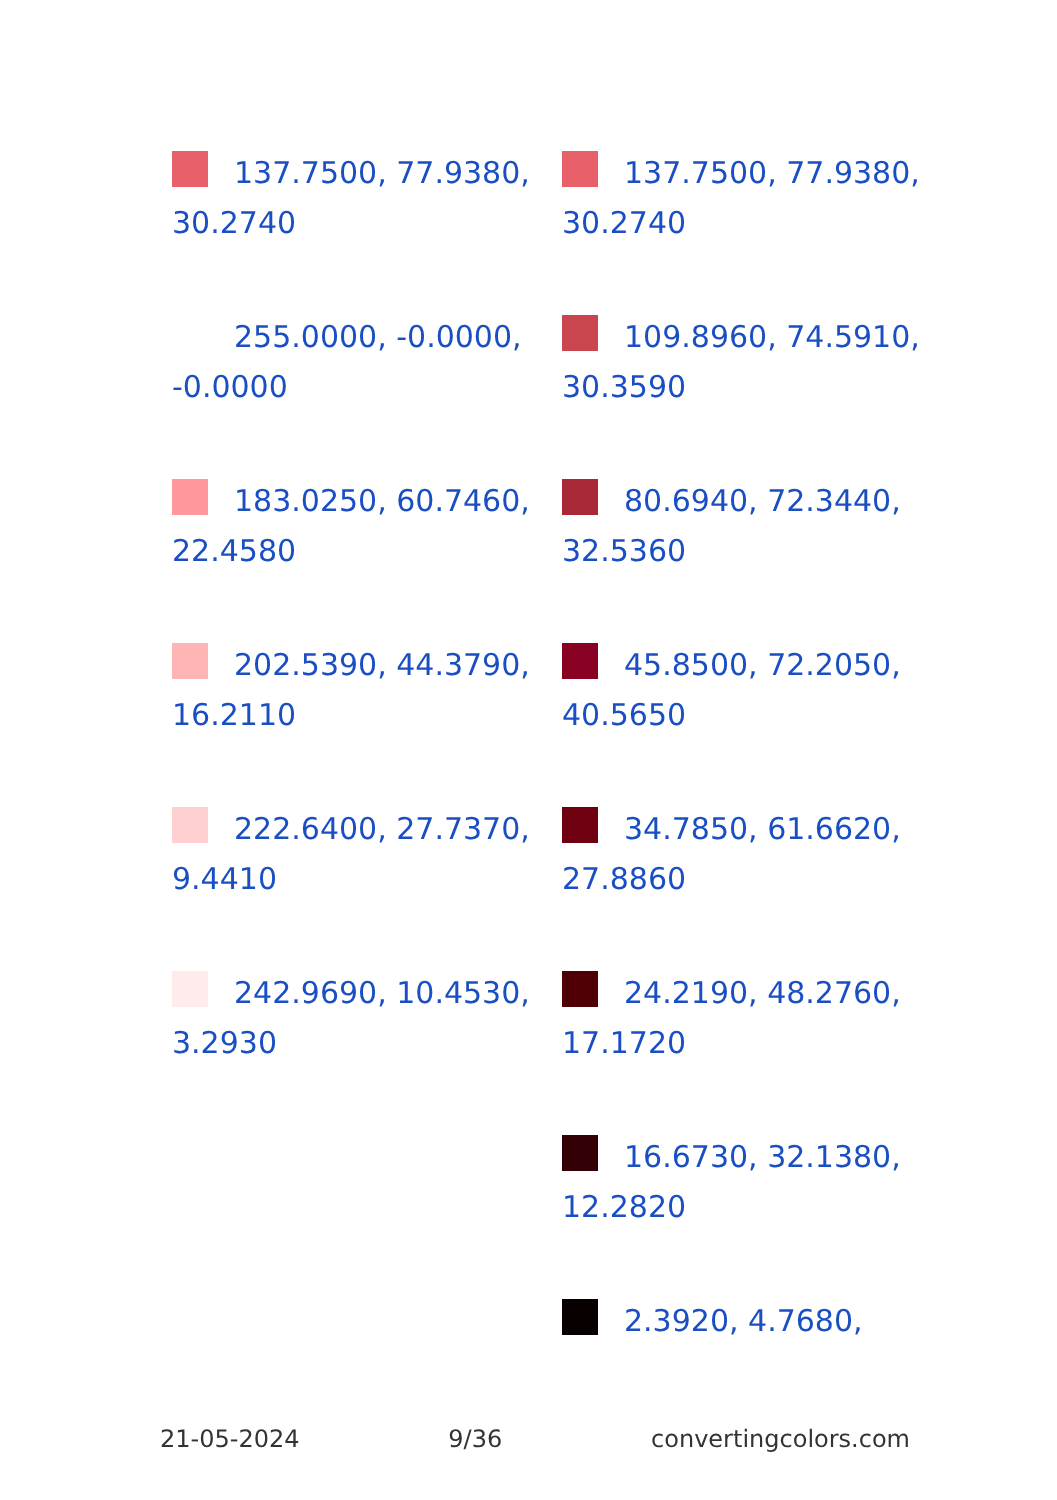137.7500, 77.9380, 30.2740
255.0000, -0.0000, -0.0000
183.0250, 60.7460, 22.4580
202.5390, 44.3790, 16.2110
222.6400, 27.7370, 9.4410
242.9690, 10.4530, 3.2930
137.7500, 77.9380, 30.2740
109.8960, 74.5910, 30.3590
80.6940, 72.3440, 32.5360
45.8500, 72.2050, 40.5650
34.7850, 61.6620, 27.8860
24.2190, 48.2760, 17.1720
16.6730, 32.1380, 12.2820
2.3920, 4.7680,
21-05-2024 9/36 convertingcolors.com